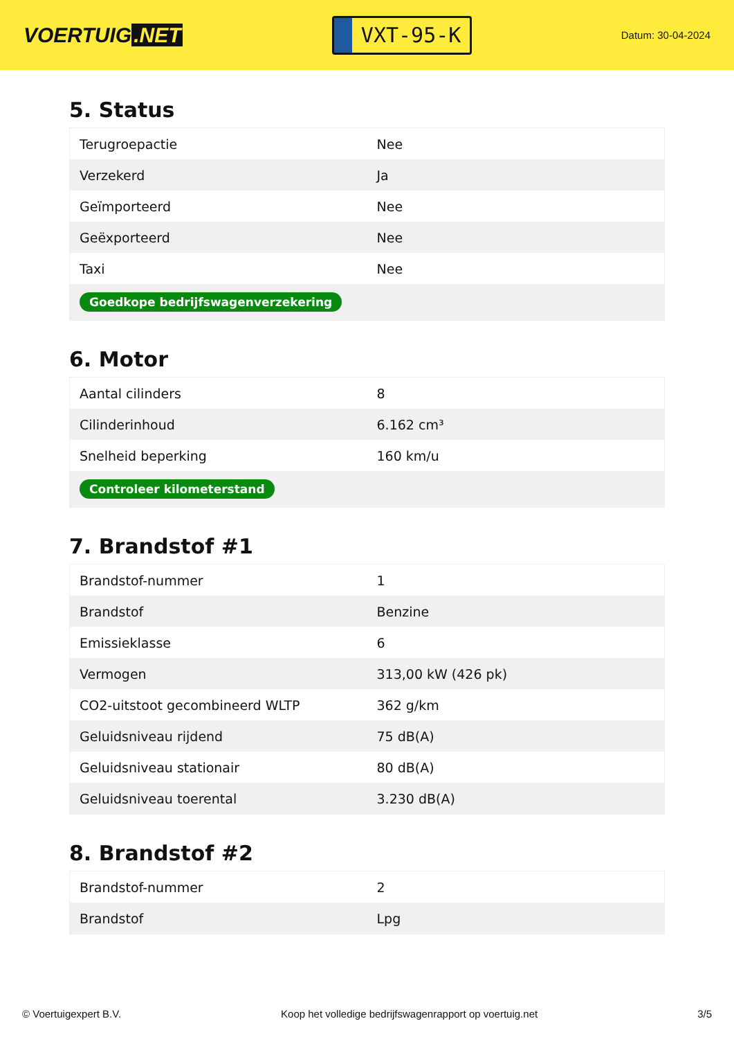VOERTUIG.NET
VXT-95-K
Datum: 30-04-2024
5. Status
| Terugroepactie | Nee |
| Verzekerd | Ja |
| Geïmporteerd | Nee |
| Geëxporteerd | Nee |
| Taxi | Nee |
| Goedkope bedrijfswagenverzekering | |
6. Motor
| Aantal cilinders | 8 |
| Cilinderinhoud | 6.162 cm³ |
| Snelheid beperking | 160 km/u |
| Controleer kilometerstand | |
7. Brandstof #1
| Brandstof-nummer | 1 |
| Brandstof | Benzine |
| Emissieklasse | 6 |
| Vermogen | 313,00 kW (426 pk) |
| CO2-uitstoot gecombineerd WLTP | 362 g/km |
| Geluidsniveau rijdend | 75 dB(A) |
| Geluidsniveau stationair | 80 dB(A) |
| Geluidsniveau toerental | 3.230 dB(A) |
8. Brandstof #2
| Brandstof-nummer | 2 |
| Brandstof | Lpg |
© Voertuigexpert B.V. Koop het volledige bedrijfswagenrapport op voertuig.net 3/5